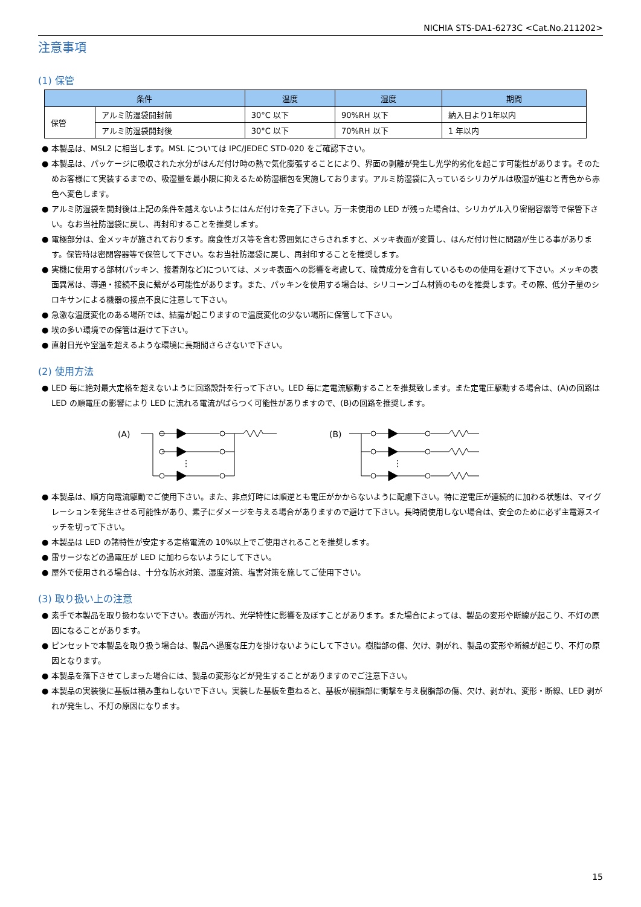NICHIA STS-DA1-6273C <Cat.No.211202>
注意事項
(1) 保管
| 条件 | | 温度 | 湿度 | 期間 |
| --- | --- | --- | --- | --- |
| 保管 | アルミ防湿袋開封前 | 30°C 以下 | 90%RH 以下 | 納入日より1年以内 |
| | アルミ防湿袋開封後 | 30°C 以下 | 70%RH 以下 | 1 年以内 |
● 本製品は、MSL2 に相当します。MSL については IPC/JEDEC STD-020 をご確認下さい。
● 本製品は、パッケージに吸収された水分がはんだ付け時の熱で気化膨張することにより、界面の剥離が発生し光学的劣化を起こす可能性があります。そのためお客様にて実装するまでの、吸湿量を最小限に抑えるため防湿梱包を実施しております。アルミ防湿袋に入っているシリカゲルは吸湿が進むと青色から赤色へ変色します。
● アルミ防湿袋を開封後は上記の条件を越えないようにはんだ付けを完了下さい。万一未使用の LED が残った場合は、シリカゲル入り密閉容器等で保管下さい。なお当社防湿袋に戻し、再封印することを推奨します。
● 電極部分は、金メッキが施されております。腐食性ガス等を含む雰囲気にさらされますと、メッキ表面が変質し、はんだ付け性に問題が生じる事があります。保管時は密閉容器等で保管して下さい。なお当社防湿袋に戻し、再封印することを推奨します。
● 実機に使用する部材(パッキン、接着剤など)については、メッキ表面への影響を考慮して、硫黄成分を含有しているものの使用を避けて下さい。メッキの表面異常は、導通・接続不良に繋がる可能性があります。また、パッキンを使用する場合は、シリコーンゴム材質のものを推奨します。その際、低分子量のシロキサンによる機器の接点不良に注意して下さい。
● 急激な温度変化のある場所では、結露が起こりますので温度変化の少ない場所に保管して下さい。
● 埃の多い環境での保管は避けて下さい。
● 直射日光や室温を超えるような環境に長期間さらさないで下さい。
(2) 使用方法
● LED 毎に絶対最大定格を超えないように回路設計を行って下さい。LED 毎に定電流駆動することを推奨致します。また定電圧駆動する場合は、(A)の回路は LED の順電圧の影響により LED に流れる電流がばらつく可能性がありますので、(B)の回路を推奨します。
(A)
⋮
(B)
⋮
● 本製品は、順方向電流駆動でご使用下さい。また、非点灯時には順逆とも電圧がかからないように配慮下さい。特に逆電圧が連続的に加わる状態は、マイグレーションを発生させる可能性があり、素子にダメージを与える場合がありますので避けて下さい。長時間使用しない場合は、安全のために必ず主電源スイッチを切って下さい。
● 本製品は LED の諸特性が安定する定格電流の 10%以上でご使用されることを推奨します。
● 雷サージなどの過電圧が LED に加わらないようにして下さい。
● 屋外で使用される場合は、十分な防水対策、湿度対策、塩害対策を施してご使用下さい。
(3) 取り扱い上の注意
● 素手で本製品を取り扱わないで下さい。表面が汚れ、光学特性に影響を及ぼすことがあります。また場合によっては、製品の変形や断線が起こり、不灯の原因になることがあります。
● ピンセットで本製品を取り扱う場合は、製品へ過度な圧力を掛けないようにして下さい。樹脂部の傷、欠け、剥がれ、製品の変形や断線が起こり、不灯の原因となります。
● 本製品を落下させてしまった場合には、製品の変形などが発生することがありますのでご注意下さい。
● 本製品の実装後に基板は積み重ねしないで下さい。実装した基板を重ねると、基板が樹脂部に衝撃を与え樹脂部の傷、欠け、剥がれ、変形・断線、LED 剥がれが発生し、不灯の原因になります。
15